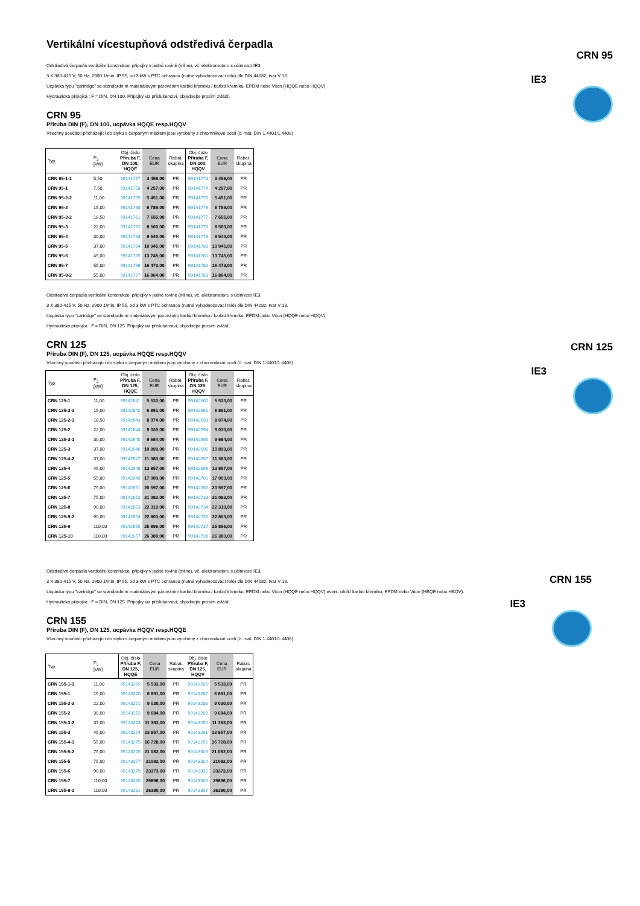Vertikální vícestupňová odstředivá čerpadla
CRN 95
IE3
Odstředivá čerpadla vertikální konstrukce, přípojky v jedné rovině (inline), vč. elektromotoru s účinností IE3,
3 X 380-415 V, 50 Hz, 2900 1/min, IP 55, od 3 kW s PTC ochranou (nutné vyhodnocovací relé) dle DIN 44082, tvar V 18.
Ucpávka typu "cartridge" se standardním materiálovým párováním karbid křemíku / karbid křemíku, EPDM nebo Viton (HQQE nebo HQQV).
Hydraulická přípojka : F = DIN, DN 100. Přípojky viz příslušenství, objednejte prosím zvlášť.
CRN 95
Příruba DIN (F), DN 100, ucpávka HQQE resp.HQQV
Všechny součásti přicházející do styku s čerpaným médiem jsou vyrobeny z chromnikové oceli (č. mat. DIN 1.4401/1.4408)
| Typ | P<sub>2</sub> [kW] | Obj. číslo Příruba F, DN 100, HQQE | Cena EUR | Rabat. skupina | Obj. číslo Příruba F, DN 100, HQQV | Cena EUR | Rabat. skupina |
| --- | --- | --- | --- | --- | --- | --- | --- |
| CRN 95-1-1 | 5,50 | 99141757 | 3 458,00 | PR | 99141773 | 3 458,00 | PR |
| CRN 95-1 | 7,50 | 99141758 | 4 257,00 | PR | 99141774 | 4 257,00 | PR |
| CRN 95-2-2 | 11,00 | 99141759 | 5 451,00 | PR | 99141775 | 5 451,00 | PR |
| CRN 95-2 | 15,00 | 99141760 | 6 789,00 | PR | 99141776 | 6 789,00 | PR |
| CRN 95-3-2 | 18,50 | 99141761 | 7 655,00 | PR | 99141777 | 7 655,00 | PR |
| CRN 95-3 | 22,00 | 99141762 | 8 560,00 | PR | 99141778 | 8 560,00 | PR |
| CRN 95-4 | 30,00 | 99141763 | 9 540,00 | PR | 99141779 | 9 540,00 | PR |
| CRN 95-5 | 37,00 | 99141764 | 10 945,00 | PR | 99141780 | 10 945,00 | PR |
| CRN 95-6 | 45,00 | 99141765 | 13 745,00 | PR | 99141781 | 13 745,00 | PR |
| CRN 95-7 | 55,00 | 99141766 | 16 473,00 | PR | 99141782 | 16 473,00 | PR |
| CRN 95-8-2 | 55,00 | 99141767 | 16 864,00 | PR | 99141783 | 16 864,00 | PR |
Odstředivá čerpadla vertikální konstrukce, přípojky v jedné rovině (inline), vč. elektromotoru s účinností IE3,
3 X 380-415 V, 50 Hz, 2900 1/min, IP 55, od 3 kW s PTC ochranou (nutné vyhodnocovací relé) dle DIN 44082, tvar V 18.
Ucpávka typu "cartridge" se standardním materiálovým párováním karbid křemíku / karbid křemíku, EPDM nebo Viton (HQQE nebo HQQV).
Hydraulická přípojka : F = DIN, DN 125. Přípojky viz příslušenství, objednejte prosím zvlášť.
CRN 125
IE3
CRN 125
Příruba DIN (F), DN 125, ucpávka HQQE resp.HQQV
Všechny součásti přicházející do styku s čerpaným médiem jsou vyrobeny z chromnikové oceli (č. mat. DIN 1.4401/1.4408)
| Typ | P<sub>2</sub> [kW] | Obj. číslo Příruba F, DN 125, HQQE | Cena EUR | Rabat. skupina | Obj. číslo Příruba F, DN 125, HQQV | Cena EUR | Rabat. skupina |
| --- | --- | --- | --- | --- | --- | --- | --- |
| CRN 125-1 | 11,00 | 99142641 | 5 533,00 | PR | 99142660 | 5 533,00 | PR |
| CRN 125-2-2 | 15,00 | 99142642 | 6 891,00 | PR | 99142662 | 6 891,00 | PR |
| CRN 125-2-1 | 18,50 | 99142643 | 8 074,00 | PR | 99142693 | 8 074,00 | PR |
| CRN 125-2 | 22,00 | 99142644 | 9 030,00 | PR | 99142694 | 9 030,00 | PR |
| CRN 125-3-1 | 30,00 | 99142645 | 9 684,00 | PR | 99142695 | 9 684,00 | PR |
| CRN 125-3 | 37,00 | 99142646 | 10 899,00 | PR | 99142696 | 10 899,00 | PR |
| CRN 125-4-2 | 37,00 | 99142647 | 11 383,00 | PR | 99142697 | 11 383,00 | PR |
| CRN 125-4 | 45,00 | 99142648 | 13 857,00 | PR | 99142699 | 13 857,00 | PR |
| CRN 125-5 | 55,00 | 99142649 | 17 000,00 | PR | 99142701 | 17 000,00 | PR |
| CRN 125-6 | 75,00 | 99142651 | 20 597,00 | PR | 99142702 | 20 597,00 | PR |
| CRN 125-7 | 75,00 | 99142652 | 21 082,00 | PR | 99142733 | 21 082,00 | PR |
| CRN 125-8 | 90,00 | 99142653 | 22 319,00 | PR | 99142734 | 22 319,00 | PR |
| CRN 125-9-2 | 90,00 | 99142654 | 22 803,00 | PR | 99142735 | 22 803,00 | PR |
| CRN 125-9 | 110,00 | 99142655 | 25 896,00 | PR | 99142737 | 25 896,00 | PR |
| CRN 125-10 | 110,00 | 99142657 | 26 380,00 | PR | 99142738 | 26 380,00 | PR |
CRN 155
IE3
Odstředivá čerpadla vertikální konstrukce, přípojky v jedné rovině (inline), vč. elektromotoru s účinností IE3,
3 X 380-415 V, 50 Hz, 2900 1/min, IP 55, od 3 kW s PTC ochranou (nutné vyhodnocovací relé) dle DIN 44082, tvar V 18.
Ucpávka typu "cartridge" se standardním materiálovým párováním karbid křemíku / karbid křemíku, EPDM nebo Viton (HQQE nebo HQQV),event. uhlík/ karbid křemíku, EPDM nebo Viton (HBQE nebo HBQV).
Hydraulická přípojka : F = DIN, DN 125. Přípojky viz příslušenství, objednejte prosím zvlášť.
CRN 155
Příruba DIN (F), DN 125, ucpávka HQQV resp.HQQE
Všechny součásti přicházející do styku s čerpaným médiem jsou vyrobeny z chromnikové oceli (č. mat. DIN 1.4401/1.4408)
| Typ | P<sub>2</sub> [kW] | Obj. číslo Příruba F, DN 125, HQQE | Cena EUR | Rabat. skupina | Obj. číslo Příruba F, DN 125, HQQV | Cena EUR | Rabat. skupina |
| --- | --- | --- | --- | --- | --- | --- | --- |
| CRN 155-1-1 | 11,00 | 99143269 | 5 533,00 | PR | 99143286 | 5 533,00 | PR |
| CRN 155-1 | 15,00 | 99143270 | 6 891,00 | PR | 99143287 | 6 891,00 | PR |
| CRN 155-2-2 | 22,00 | 99143271 | 9 030,00 | PR | 99143288 | 9 030,00 | PR |
| CRN 155-2 | 30,00 | 99143272 | 9 684,00 | PR | 99143289 | 9 684,00 | PR |
| CRN 155-3-2 | 37,00 | 99143273 | 11 383,00 | PR | 99143290 | 11 383,00 | PR |
| CRN 155-3 | 45,00 | 99143274 | 13 857,00 | PR | 99143291 | 13 857,00 | PR |
| CRN 155-4-1 | 55,00 | 99143275 | 16 728,00 | PR | 99143292 | 16 728,00 | PR |
| CRN 155-5-2 | 75,00 | 99143276 | 21 082,00 | PR | 99143303 | 21 082,00 | PR |
| CRN 155-5 | 75,00 | 99143277 | 21082,00 | PR | 99143304 | 21082,00 | PR |
| CRN 155-6 | 90,00 | 99143279 | 23373,00 | PR | 99143305 | 23373,00 | PR |
| CRN 155-7 | 110,00 | 99143280 | 25896,00 | PR | 99143306 | 25896,00 | PR |
| CRN 155-8-2 | 110,00 | 99143281 | 26380,00 | PR | 99143307 | 26380,00 | PR |